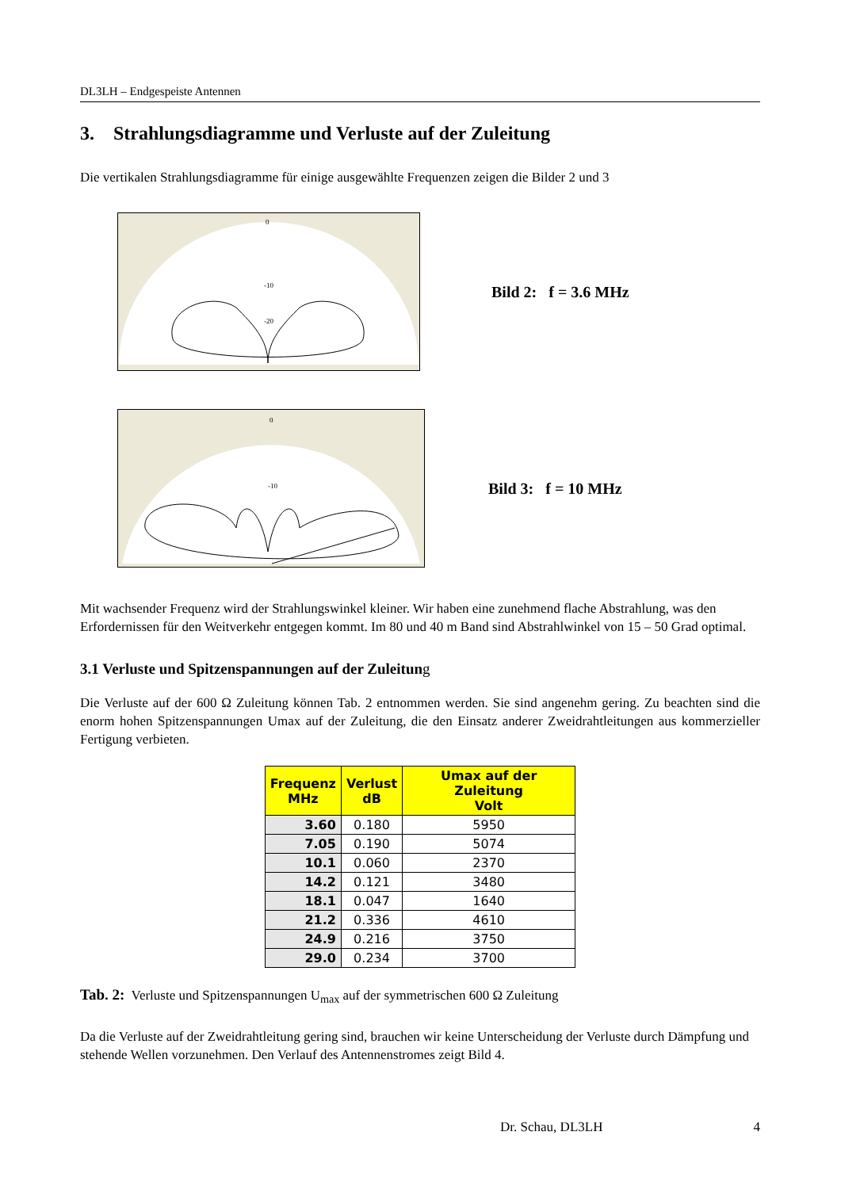DL3LH – Endgespeiste Antennen
3. Strahlungsdiagramme und Verluste auf der Zuleitung
Die vertikalen Strahlungsdiagramme für einige ausgewählte Frequenzen zeigen die Bilder 2 und 3
0
-10
-20
Bild 2: f = 3.6 MHz
0
-10
Bild 3: f = 10 MHz
Mit wachsender Frequenz wird der Strahlungswinkel kleiner. Wir haben eine zunehmend flache Abstrahlung, was den Erfordernissen für den Weitverkehr entgegen kommt. Im 80 und 40 m Band sind Abstrahlwinkel von 15 – 50 Grad optimal.
3.1 Verluste und Spitzenspannungen auf der Zuleitung
Die Verluste auf der 600 Ω Zuleitung können Tab. 2 entnommen werden. Sie sind angenehm gering. Zu beachten sind die enorm hohen Spitzenspannungen Umax auf der Zuleitung, die den Einsatz anderer Zweidrahtleitungen aus kommerzieller Fertigung verbieten.
| Frequenz MHz | Verlust dB | Umax auf der Zuleitung Volt |
| --- | --- | --- |
| 3.60 | 0.180 | 5950 |
| 7.05 | 0.190 | 5074 |
| 10.1 | 0.060 | 2370 |
| 14.2 | 0.121 | 3480 |
| 18.1 | 0.047 | 1640 |
| 21.2 | 0.336 | 4610 |
| 24.9 | 0.216 | 3750 |
| 29.0 | 0.234 | 3700 |
Tab. 2: Verluste und Spitzenspannungen U<sub>max</sub> auf der symmetrischen 600 Ω Zuleitung
Da die Verluste auf der Zweidrahtleitung gering sind, brauchen wir keine Unterscheidung der Verluste durch Dämpfung und stehende Wellen vorzunehmen. Den Verlauf des Antennenstromes zeigt Bild 4.
Dr. Schau, DL3LH 4